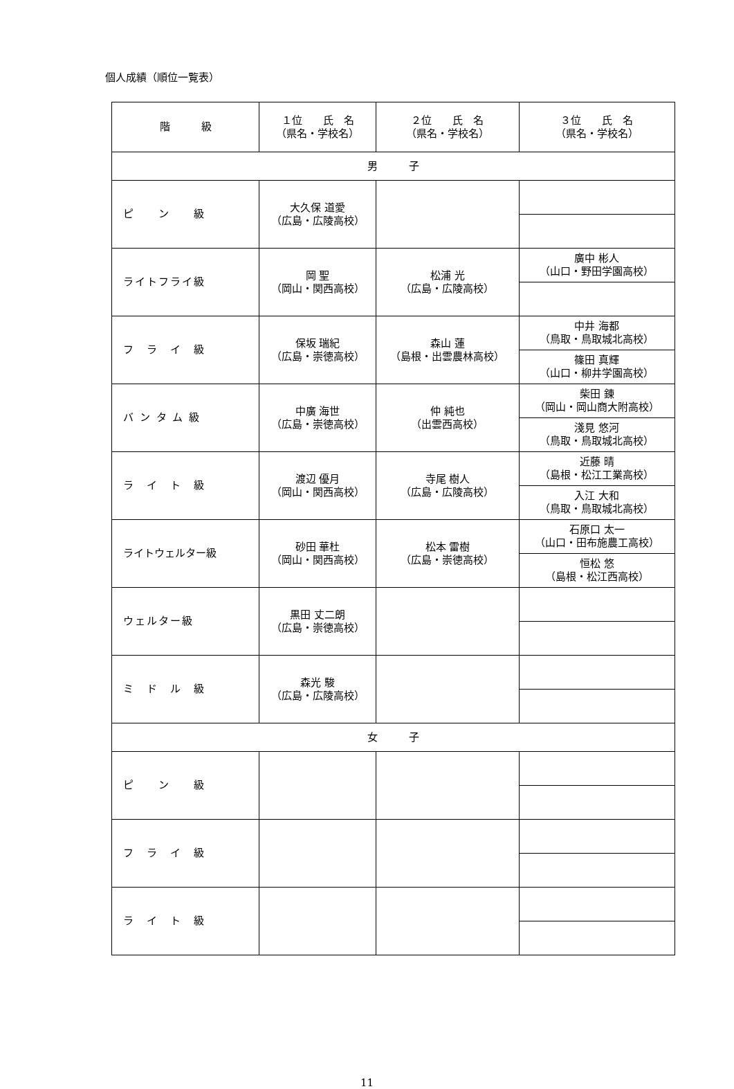個人成績（順位一覧表）
| 階 級 | １位 氏 名 （県名・学校名） | ２位 氏 名 （県名・学校名） | ３位 氏 名 （県名・学校名） |
| --- | --- | --- | --- |
| 男 子 | | | |
| ピ ン 級 | 大久保 道愛 （広島・広陵高校） | | |
| ライトフライ級 | 岡 聖 （岡山・関西高校） | 松浦 光 （広島・広陵高校） | 廣中 彬人 （山口・野田学園高校） |
| フ ラ イ 級 | 保坂 瑞紀 （広島・崇徳高校） | 森山 蓮 （島根・出雲農林高校） | 中井 海都 （鳥取・鳥取城北高校） |
| | | | 篠田 真輝 （山口・柳井学園高校） |
| バ ン タ ム 級 | 中廣 海世 （広島・崇徳高校） | 仲 純也 （出雲西高校） | 柴田 錬 （岡山・岡山商大附高校） |
| | | | 淺見 悠河 （鳥取・鳥取城北高校） |
| ラ イ ト 級 | 渡辺 優月 （岡山・関西高校） | 寺尾 樹人 （広島・広陵高校） | 近藤 晴 （島根・松江工業高校） |
| | | | 入江 大和 （鳥取・鳥取城北高校） |
| ライトウェルター級 | 砂田 華杜 （岡山・関西高校） | 松本 雷樹 （広島・崇徳高校） | 石原口 太一 （山口・田布施農工高校） |
| | | | 恒松 悠 （島根・松江西高校） |
| ウェルター級 | 黒田 丈二朗 （広島・崇徳高校） | | |
| ミ ド ル 級 | 森光 駿 （広島・広陵高校） | | |
| 女 子 | | | |
| ピ ン 級 | | | |
| フ ラ イ 級 | | | |
| ラ イ ト 級 | | | |
11